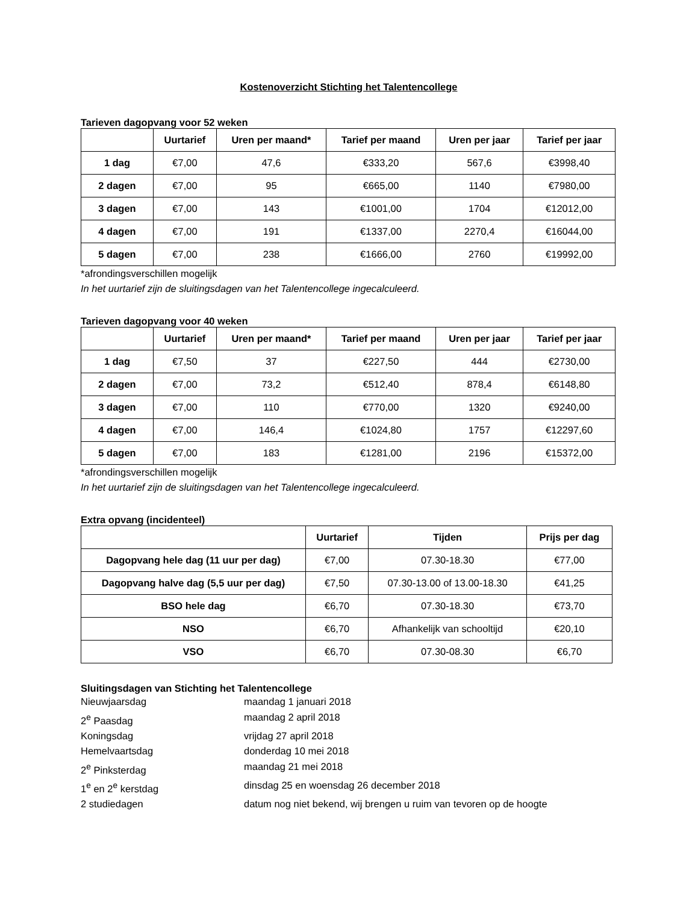Kostenoverzicht Stichting het Talentencollege
Tarieven dagopvang voor 52 weken
| | Uurtarief | Uren per maand* | Tarief per maand | Uren per jaar | Tarief per jaar |
| --- | --- | --- | --- | --- | --- |
| 1 dag | €7,00 | 47,6 | €333,20 | 567,6 | €3998,40 |
| 2 dagen | €7,00 | 95 | €665,00 | 1140 | €7980,00 |
| 3 dagen | €7,00 | 143 | €1001,00 | 1704 | €12012,00 |
| 4 dagen | €7,00 | 191 | €1337,00 | 2270,4 | €16044,00 |
| 5 dagen | €7,00 | 238 | €1666,00 | 2760 | €19992,00 |
*afrondingsverschillen mogelijk
In het uurtarief zijn de sluitingsdagen van het Talentencollege ingecalculeerd.
Tarieven dagopvang voor 40 weken
| | Uurtarief | Uren per maand* | Tarief per maand | Uren per jaar | Tarief per jaar |
| --- | --- | --- | --- | --- | --- |
| 1 dag | €7,50 | 37 | €227,50 | 444 | €2730,00 |
| 2 dagen | €7,00 | 73,2 | €512,40 | 878,4 | €6148,80 |
| 3 dagen | €7,00 | 110 | €770,00 | 1320 | €9240,00 |
| 4 dagen | €7,00 | 146,4 | €1024,80 | 1757 | €12297,60 |
| 5 dagen | €7,00 | 183 | €1281,00 | 2196 | €15372,00 |
*afrondingsverschillen mogelijk
In het uurtarief zijn de sluitingsdagen van het Talentencollege ingecalculeerd.
Extra opvang (incidenteel)
| | Uurtarief | Tijden | Prijs per dag |
| --- | --- | --- | --- |
| Dagopvang hele dag (11 uur per dag) | €7,00 | 07.30-18.30 | €77,00 |
| Dagopvang halve dag (5,5 uur per dag) | €7,50 | 07.30-13.00 of 13.00-18.30 | €41,25 |
| BSO hele dag | €6,70 | 07.30-18.30 | €73,70 |
| NSO | €6,70 | Afhankelijk van schooltijd | €20,10 |
| VSO | €6,70 | 07.30-08.30 | €6,70 |
Sluitingsdagen van Stichting het Talentencollege
Nieuwjaarsdag maandag 1 januari 2018
2<sup>e</sup> Paasdag maandag 2 april 2018
Koningsdag vrijdag 27 april 2018
Hemelvaartsdag donderdag 10 mei 2018
2<sup>e</sup> Pinksterdag maandag 21 mei 2018
1<sup>e</sup> en 2<sup>e</sup> kerstdag dinsdag 25 en woensdag 26 december 2018
2 studiedagen datum nog niet bekend, wij brengen u ruim van tevoren op de hoogte